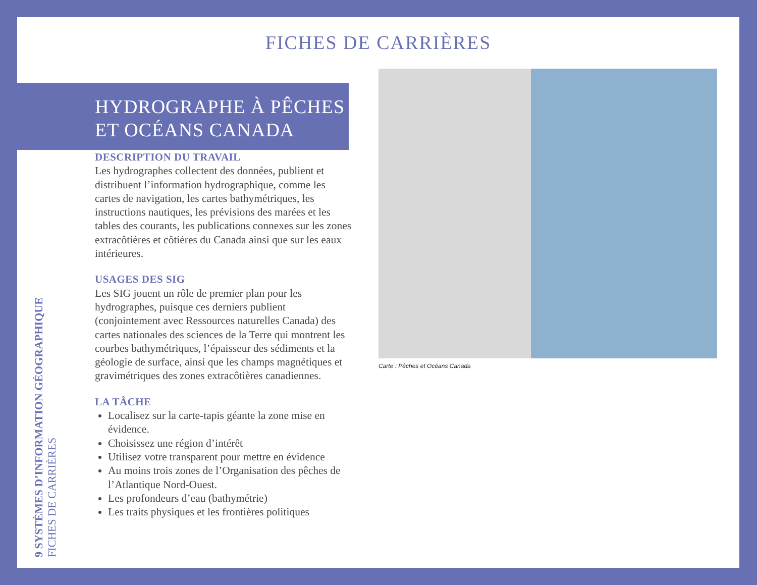FICHES DE CARRIÈRES
HYDROGRAPHE À PÊCHES
ET OCÉANS CANADA
9 SYSTÈMES D’INFORMATION GÉOGRAPHIQUE FICHES DE CARRIÈRES
DESCRIPTION DU TRAVAIL
Les hydrographes collectent des données, publient et distribuent l’information hydrographique, comme les cartes de navigation, les cartes bathymétriques, les instructions nautiques, les prévisions des marées et les tables des courants, les publications connexes sur les zones extracôtières et côtières du Canada ainsi que sur les eaux intérieures.
USAGES DES SIG
Les SIG jouent un rôle de premier plan pour les hydrographes, puisque ces derniers publient (conjointement avec Ressources naturelles Canada) des cartes nationales des sciences de la Terre qui montrent les courbes bathymétriques, l’épaisseur des sédiments et la géologie de surface, ainsi que les champs magnétiques et gravimétriques des zones extracôtières canadiennes.
LA TÂCHE
Localisez sur la carte-tapis géante la zone mise en évidence.
Choisissez une région d’intérêt
Utilisez votre transparent pour mettre en évidence
Au moins trois zones de l’Organisation des pêches de l’Atlantique Nord-Ouest.
Les profondeurs d’eau (bathymétrie)
Les traits physiques et les frontières politiques
Carte : Pêches et Océans Canada